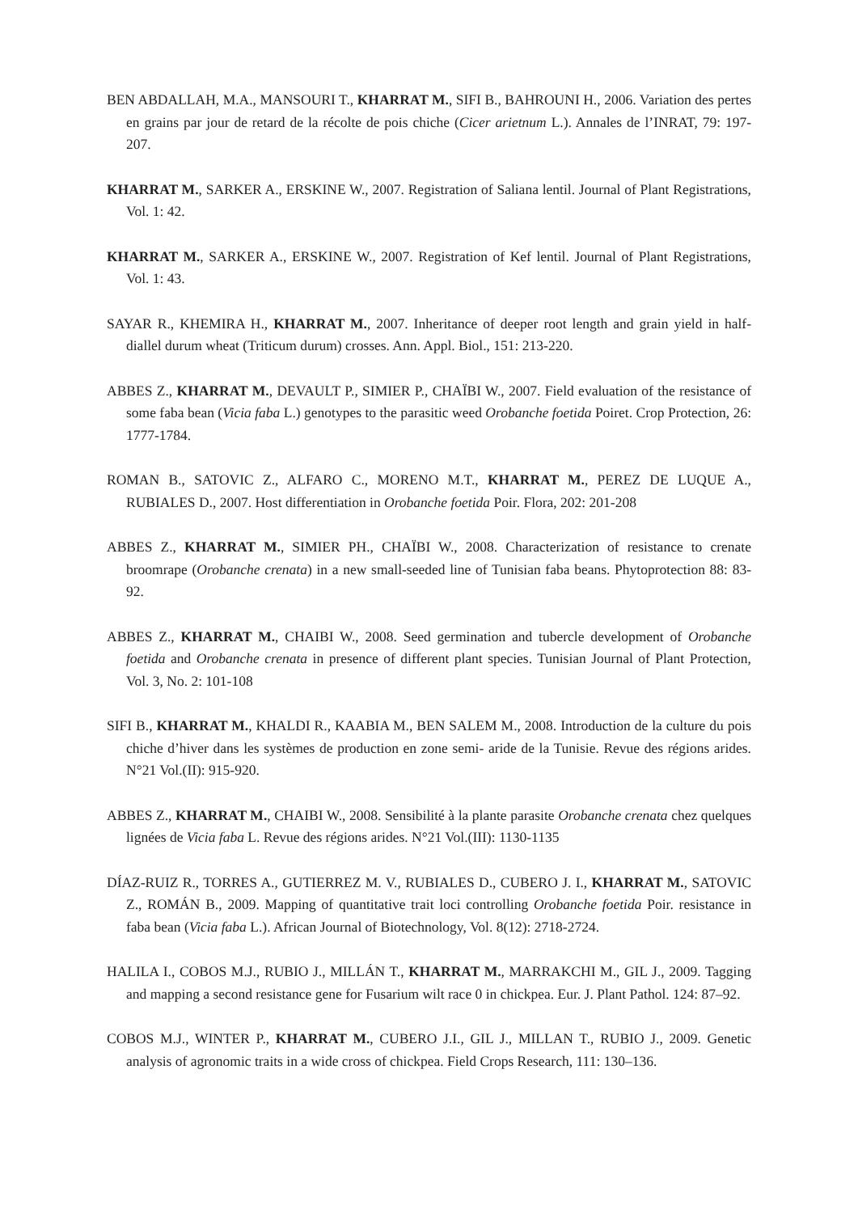BEN ABDALLAH, M.A., MANSOURI T., KHARRAT M., SIFI B., BAHROUNI H., 2006. Variation des pertes en grains par jour de retard de la récolte de pois chiche (Cicer arietnum L.). Annales de l’INRAT, 79: 197-207.
KHARRAT M., SARKER A., ERSKINE W., 2007. Registration of Saliana lentil. Journal of Plant Registrations, Vol. 1: 42.
KHARRAT M., SARKER A., ERSKINE W., 2007. Registration of Kef lentil. Journal of Plant Registrations, Vol. 1: 43.
SAYAR R., KHEMIRA H., KHARRAT M., 2007. Inheritance of deeper root length and grain yield in half-diallel durum wheat (Triticum durum) crosses. Ann. Appl. Biol., 151: 213-220.
ABBES Z., KHARRAT M., DEVAULT P., SIMIER P., CHAÏBI W., 2007. Field evaluation of the resistance of some faba bean (Vicia faba L.) genotypes to the parasitic weed Orobanche foetida Poiret. Crop Protection, 26: 1777-1784.
ROMAN B., SATOVIC Z., ALFARO C., MORENO M.T., KHARRAT M., PEREZ DE LUQUE A., RUBIALES D., 2007. Host differentiation in Orobanche foetida Poir. Flora, 202: 201-208
ABBES Z., KHARRAT M., SIMIER PH., CHAÏBI W., 2008. Characterization of resistance to crenate broomrape (Orobanche crenata) in a new small-seeded line of Tunisian faba beans. Phytoprotection 88: 83-92.
ABBES Z., KHARRAT M., CHAIBI W., 2008. Seed germination and tubercle development of Orobanche foetida and Orobanche crenata in presence of different plant species. Tunisian Journal of Plant Protection, Vol. 3, No. 2: 101-108
SIFI B., KHARRAT M., KHALDI R., KAABIA M., BEN SALEM M., 2008. Introduction de la culture du pois chiche d’hiver dans les systèmes de production en zone semi- aride de la Tunisie. Revue des régions arides. N°21 Vol.(II): 915-920.
ABBES Z., KHARRAT M., CHAIBI W., 2008. Sensibilité à la plante parasite Orobanche crenata chez quelques lignées de Vicia faba L. Revue des régions arides. N°21 Vol.(III): 1130-1135
DÍAZ-RUIZ R., TORRES A., GUTIERREZ M. V., RUBIALES D., CUBERO J. I., KHARRAT M., SATOVIC Z., ROMÁN B., 2009. Mapping of quantitative trait loci controlling Orobanche foetida Poir. resistance in faba bean (Vicia faba L.). African Journal of Biotechnology, Vol. 8(12): 2718-2724.
HALILA I., COBOS M.J., RUBIO J., MILLÁN T., KHARRAT M., MARRAKCHI M., GIL J., 2009. Tagging and mapping a second resistance gene for Fusarium wilt race 0 in chickpea. Eur. J. Plant Pathol. 124: 87–92.
COBOS M.J., WINTER P., KHARRAT M., CUBERO J.I., GIL J., MILLAN T., RUBIO J., 2009. Genetic analysis of agronomic traits in a wide cross of chickpea. Field Crops Research, 111: 130–136.